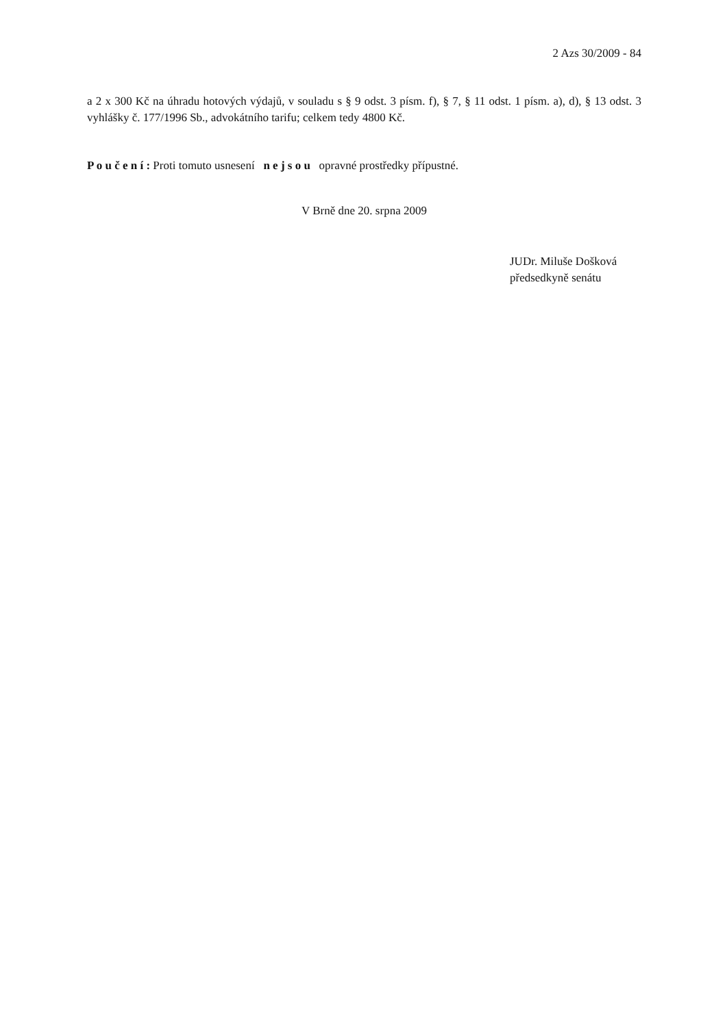2 Azs 30/2009 - 84
a 2 x 300 Kč na úhradu hotových výdajů, v souladu s § 9 odst. 3 písm. f), § 7, § 11 odst. 1 písm. a), d), § 13 odst. 3 vyhlášky č. 177/1996 Sb., advokátního tarifu; celkem tedy 4800 Kč.
P o u č e n í : Proti tomuto usnesení n e j s o u opravné prostředky přípustné.
V Brně dne 20. srpna 2009
JUDr. Miluše Došková
předsedkyně senátu